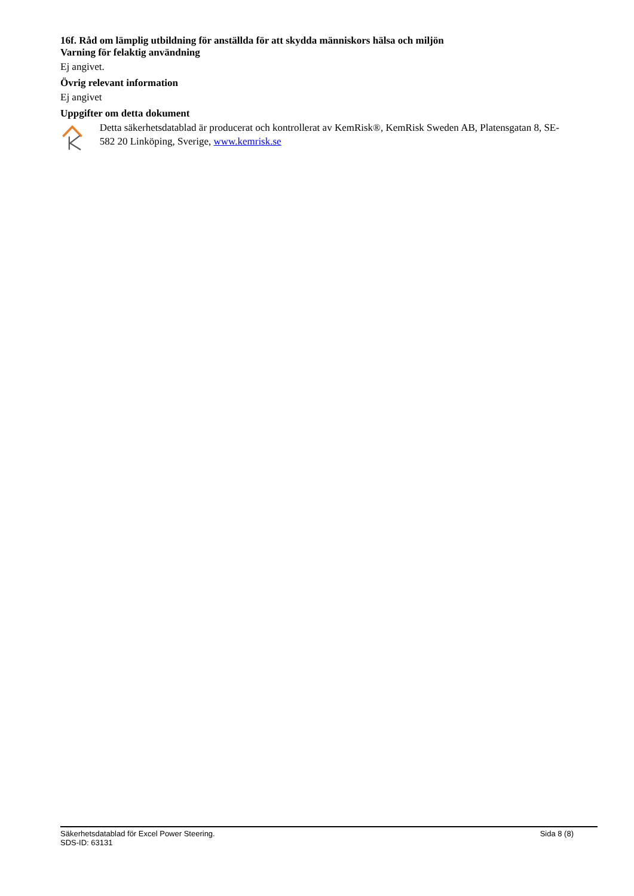16f. Råd om lämplig utbildning för anställda för att skydda människors hälsa och miljön
Varning för felaktig användning
Ej angivet.
Övrig relevant information
Ej angivet
Uppgifter om detta dokument
Detta säkerhetsdatablad är producerat och kontrollerat av KemRisk®, KemRisk Sweden AB, Platensgatan 8, SE-582 20 Linköping, Sverige, www.kemrisk.se
Säkerhetsdatablad för Excel Power Steering. Sida 8 (8)
SDS-ID: 63131